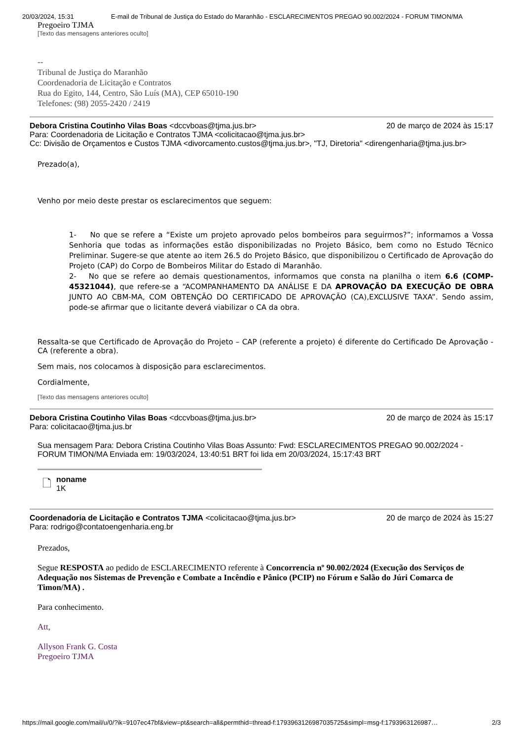20/03/2024, 15:31 E-mail de Tribunal de Justiça do Estado do Maranhão - ESCLARECIMENTOS PREGAO 90.002/2024 - FORUM TIMON/MA
Pregoeiro TJMA
[Texto das mensagens anteriores oculto]
--
Tribunal de Justiça do Maranhão
Coordenadoria de Licitação e Contratos
Rua do Egito, 144, Centro, São Luís (MA), CEP 65010-190
Telefones: (98) 2055-2420 / 2419
Debora Cristina Coutinho Vilas Boas <dccvboas@tjma.jus.br> 20 de março de 2024 às 15:17
Para: Coordenadoria de Licitação e Contratos TJMA <colicitacao@tjma.jus.br>
Cc: Divisão de Orçamentos e Custos TJMA <divorcamento.custos@tjma.jus.br>, "TJ, Diretoria" <direngenharia@tjma.jus.br>
Prezado(a),
Venho por meio deste prestar os esclarecimentos que seguem:
1- No que se refere a “Existe um projeto aprovado pelos bombeiros para seguirmos?”; informamos a Vossa Senhoria que todas as informações estão disponibilizadas no Projeto Básico, bem como no Estudo Técnico Preliminar. Sugere-se que atente ao item 26.5 do Projeto Básico, que disponibilizou o Certificado de Aprovação do Projeto (CAP) do Corpo de Bombeiros Militar do Estado di Maranhão.
2- No que se refere ao demais questionamentos, informamos que consta na planilha o item 6.6 (COMP-45321044), que refere-se a “ACOMPANHAMENTO DA ANÁLISE E DA APROVAÇÃO DA EXECUÇÃO DE OBRA JUNTO AO CBM-MA, COM OBTENÇÃO DO CERTIFICADO DE APROVAÇÃO (CA),EXCLUSIVE TAXA”. Sendo assim, pode-se afirmar que o licitante deverá viabilizar o CA da obra.
Ressalta-se que Certificado de Aprovação do Projeto – CAP (referente a projeto) é diferente do Certificado De Aprovação -CA (referente a obra).
Sem mais, nos colocamos à disposição para esclarecimentos.
Cordialmente,
[Texto das mensagens anteriores oculto]
Debora Cristina Coutinho Vilas Boas <dccvboas@tjma.jus.br> 20 de março de 2024 às 15:17
Para: colicitacao@tjma.jus.br
Sua mensagem Para: Debora Cristina Coutinho Vilas Boas Assunto: Fwd: ESCLARECIMENTOS PREGAO 90.002/2024 - FORUM TIMON/MA Enviada em: 19/03/2024, 13:40:51 BRT foi lida em 20/03/2024, 15:17:43 BRT
🗋
noname
1K
Coordenadoria de Licitação e Contratos TJMA <colicitacao@tjma.jus.br> 20 de março de 2024 às 15:27
Para: rodrigo@contatoengenharia.eng.br
Prezados,
Segue RESPOSTA ao pedido de ESCLARECIMENTO referente à Concorrencia nº 90.002/2024 (Execução dos Serviços de Adequação nos Sistemas de Prevenção e Combate a Incêndio e Pânico (PCIP) no Fórum e Salão do Júri Comarca de Timon/MA) .
Para conhecimento.
Att,
Allyson Frank G. Costa
Pregoeiro TJMA
https://mail.google.com/mail/u/0/?ik=9107ec47bf&view=pt&search=all&permthid=thread-f:1793963126987035725&simpl=msg-f:1793963126987… 2/3